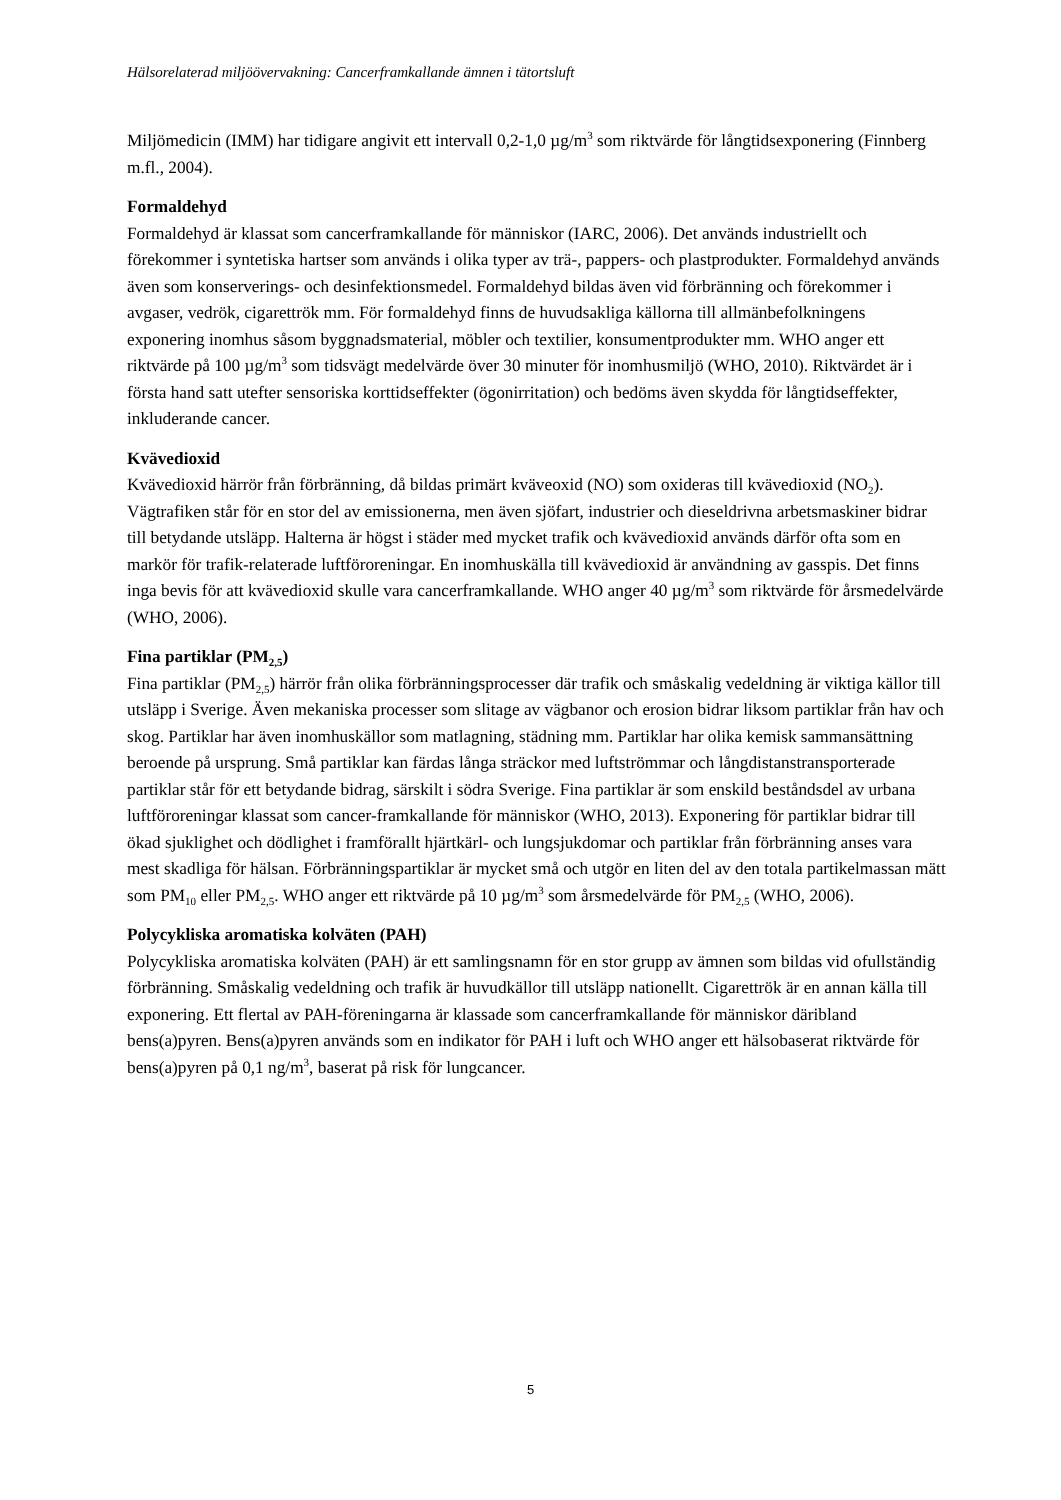Hälsorelaterad miljöövervakning: Cancerframkallande ämnen i tätortsluft
Miljömedicin (IMM) har tidigare angivit ett intervall 0,2-1,0 µg/m<sup>3</sup> som riktvärde för långtidsexponering (Finnberg m.fl., 2004).
Formaldehyd
Formaldehyd är klassat som cancerframkallande för människor (IARC, 2006). Det används industriellt och förekommer i syntetiska hartser som används i olika typer av trä-, pappers- och plastprodukter. Formaldehyd används även som konserverings- och desinfektionsmedel. Formaldehyd bildas även vid förbränning och förekommer i avgaser, vedrök, cigarettrök mm. För formaldehyd finns de huvudsakliga källorna till allmänbefolkningens exponering inomhus såsom byggnadsmaterial, möbler och textilier, konsumentprodukter mm. WHO anger ett riktvärde på 100 µg/m<sup>3</sup> som tidsvägt medelvärde över 30 minuter för inomhusmiljö (WHO, 2010). Riktvärdet är i första hand satt utefter sensoriska korttidseffekter (ögonirritation) och bedöms även skydda för långtidseffekter, inkluderande cancer.
Kvävedioxid
Kvävedioxid härrör från förbränning, då bildas primärt kväveoxid (NO) som oxideras till kvävedioxid (NO<sub>2</sub>). Vägtrafiken står för en stor del av emissionerna, men även sjöfart, industrier och dieseldrivna arbetsmaskiner bidrar till betydande utsläpp. Halterna är högst i städer med mycket trafik och kvävedioxid används därför ofta som en markör för trafik-relaterade luftföroreningar. En inomhuskälla till kvävedioxid är användning av gasspis. Det finns inga bevis för att kvävedioxid skulle vara cancerframkallande. WHO anger 40 µg/m<sup>3</sup> som riktvärde för årsmedelvärde (WHO, 2006).
Fina partiklar (PM<sub>2,5</sub>)
Fina partiklar (PM<sub>2,5</sub>) härrör från olika förbränningsprocesser där trafik och småskalig vedeldning är viktiga källor till utsläpp i Sverige. Även mekaniska processer som slitage av vägbanor och erosion bidrar liksom partiklar från hav och skog. Partiklar har även inomhuskällor som matlagning, städning mm. Partiklar har olika kemisk sammansättning beroende på ursprung. Små partiklar kan färdas långa sträckor med luftströmmar och långdistanstransporterade partiklar står för ett betydande bidrag, särskilt i södra Sverige. Fina partiklar är som enskild beståndsdel av urbana luftföroreningar klassat som cancer-framkallande för människor (WHO, 2013). Exponering för partiklar bidrar till ökad sjuklighet och dödlighet i framförallt hjärtkärl- och lungsjukdomar och partiklar från förbränning anses vara mest skadliga för hälsan. Förbränningspartiklar är mycket små och utgör en liten del av den totala partikelmassan mätt som PM<sub>10</sub> eller PM<sub>2,5</sub>. WHO anger ett riktvärde på 10 µg/m<sup>3</sup> som årsmedelvärde för PM<sub>2,5</sub> (WHO, 2006).
Polycykliska aromatiska kolväten (PAH)
Polycykliska aromatiska kolväten (PAH) är ett samlingsnamn för en stor grupp av ämnen som bildas vid ofullständig förbränning. Småskalig vedeldning och trafik är huvudkällor till utsläpp nationellt. Cigarettrök är en annan källa till exponering. Ett flertal av PAH-föreningarna är klassade som cancerframkallande för människor däribland bens(a)pyren. Bens(a)pyren används som en indikator för PAH i luft och WHO anger ett hälsobaserat riktvärde för bens(a)pyren på 0,1 ng/m<sup>3</sup>, baserat på risk för lungcancer.
5